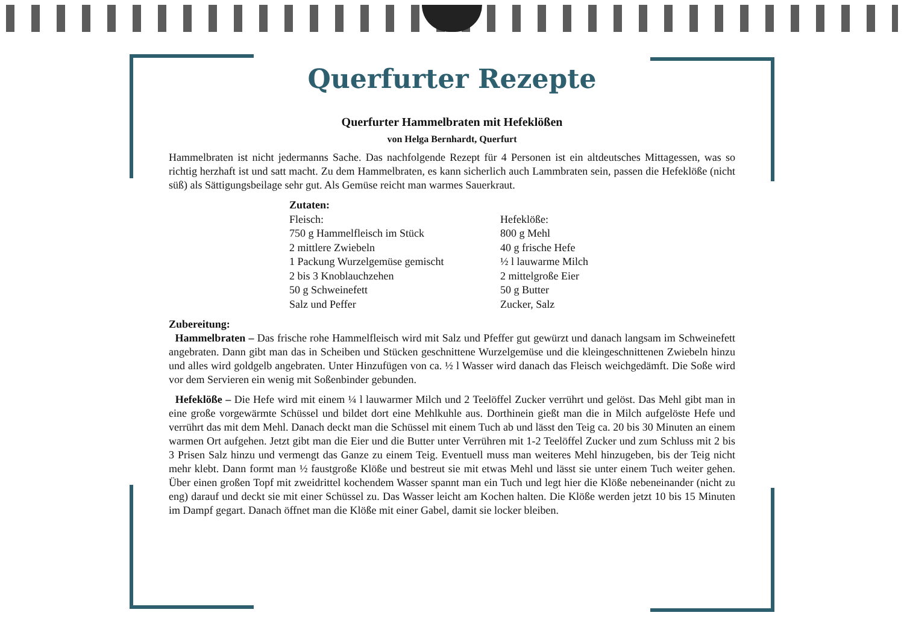Querfurter Rezepte
Querfurter Hammelbraten mit Hefeklößen
von Helga Bernhardt, Querfurt
Hammelbraten ist nicht jedermanns Sache. Das nachfolgende Rezept für 4 Personen ist ein altdeutsches Mittagessen, was so richtig herzhaft ist und satt macht. Zu dem Hammelbraten, es kann sicherlich auch Lammbraten sein, passen die Hefeklöße (nicht süß) als Sättigungsbeilage sehr gut. Als Gemüse reicht man warmes Sauerkraut.
Zutaten:
Fleisch:
750 g Hammelfleisch im Stück
2 mittlere Zwiebeln
1 Packung Wurzelgemüse gemischt
2 bis 3 Knoblauchzehen
50 g Schweinefett
Salz und Peffer
Hefeklöße:
800 g Mehl
40 g frische Hefe
½ l lauwarme Milch
2 mittelgroße Eier
50 g Butter
Zucker, Salz
Zubereitung:
Hammelbraten – Das frische rohe Hammelfleisch wird mit Salz und Pfeffer gut gewürzt und danach langsam im Schweinefett angebraten. Dann gibt man das in Scheiben und Stücken geschnittene Wurzelgemüse und die kleingeschnittenen Zwiebeln hinzu und alles wird goldgelb angebraten. Unter Hinzufügen von ca. ½ l Wasser wird danach das Fleisch weichgedämft. Die Soße wird vor dem Servieren ein wenig mit Soßenbinder gebunden.
Hefeklöße – Die Hefe wird mit einem ¼ l lauwarmer Milch und 2 Teelöffel Zucker verrührt und gelöst. Das Mehl gibt man in eine große vorgewärmte Schüssel und bildet dort eine Mehlkuhle aus. Dorthinein gießt man die in Milch aufgelöste Hefe und verrührt das mit dem Mehl. Danach deckt man die Schüssel mit einem Tuch ab und lässt den Teig ca. 20 bis 30 Minuten an einem warmen Ort aufgehen. Jetzt gibt man die Eier und die Butter unter Verrühren mit 1-2 Teelöffel Zucker und zum Schluss mit 2 bis 3 Prisen Salz hinzu und vermengt das Ganze zu einem Teig. Eventuell muss man weiteres Mehl hinzugeben, bis der Teig nicht mehr klebt. Dann formt man ½ faustgroße Klöße und bestreut sie mit etwas Mehl und lässt sie unter einem Tuch weiter gehen. Über einen großen Topf mit zweidrittel kochendem Wasser spannt man ein Tuch und legt hier die Klöße nebeneinander (nicht zu eng) darauf und deckt sie mit einer Schüssel zu. Das Wasser leicht am Kochen halten. Die Klöße werden jetzt 10 bis 15 Minuten im Dampf gegart. Danach öffnet man die Klöße mit einer Gabel, damit sie locker bleiben.